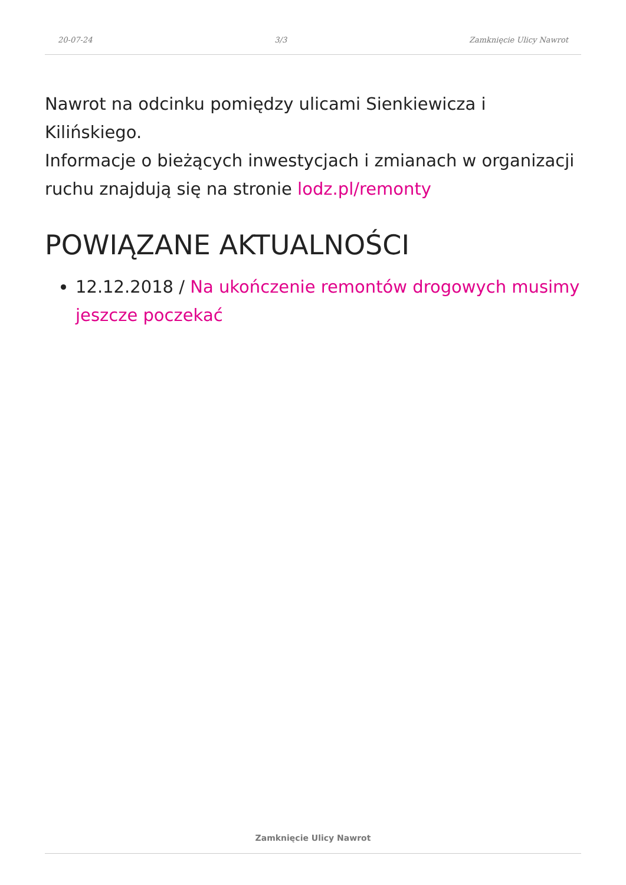20-07-24 3/3 Zamknięcie Ulicy Nawrot
Nawrot na odcinku pomiędzy ulicami Sienkiewicza i Kilińskiego.
Informacje o bieżących inwestycjach i zmianach w organizacji ruchu znajdują się na stronie lodz.pl/remonty
POWIĄZANE AKTUALNOŚCI
12.12.2018 / Na ukończenie remontów drogowych musimy jeszcze poczekać
Zamknięcie Ulicy Nawrot